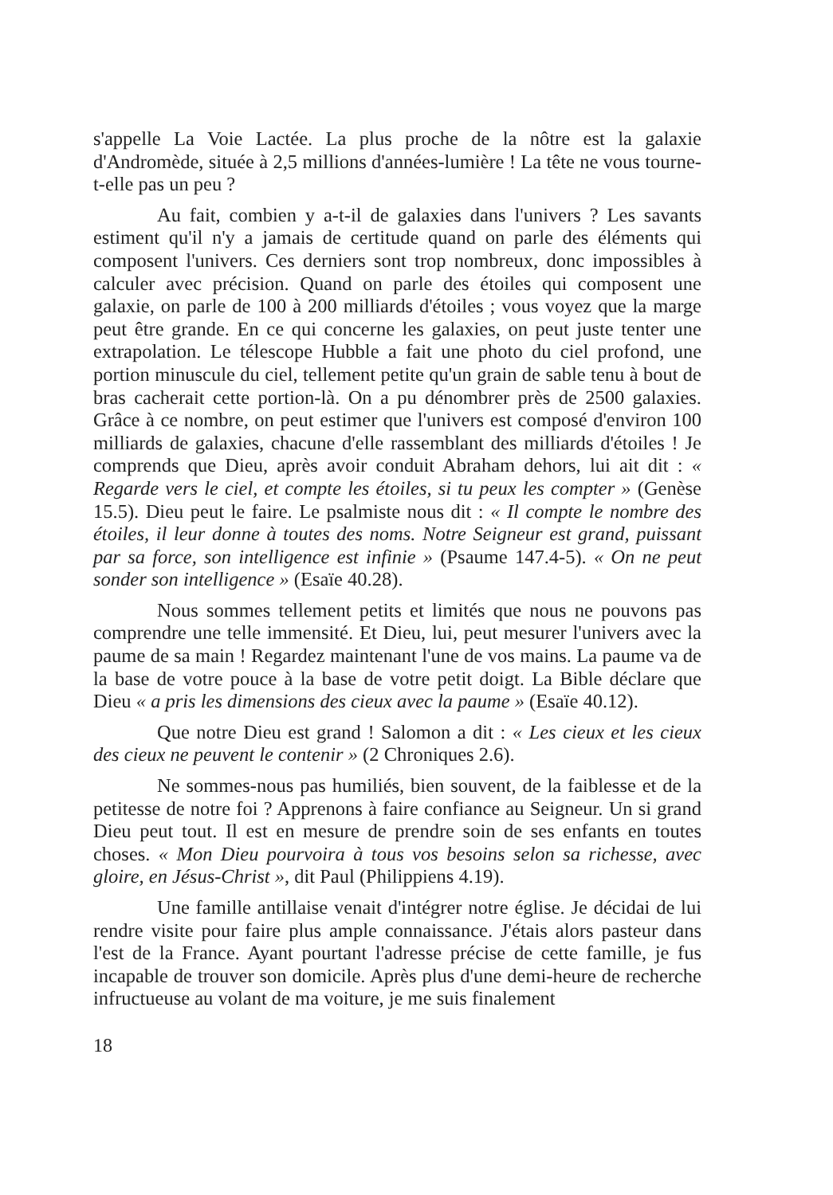s'appelle La Voie Lactée. La plus proche de la nôtre est la galaxie d'Andromède, située à 2,5 millions d'années-lumière ! La tête ne vous tourne-t-elle pas un peu ?
Au fait, combien y a-t-il de galaxies dans l'univers ? Les savants estiment qu'il n'y a jamais de certitude quand on parle des éléments qui composent l'univers. Ces derniers sont trop nombreux, donc impossibles à calculer avec précision. Quand on parle des étoiles qui composent une galaxie, on parle de 100 à 200 milliards d'étoiles ; vous voyez que la marge peut être grande. En ce qui concerne les galaxies, on peut juste tenter une extrapolation. Le télescope Hubble a fait une photo du ciel profond, une portion minuscule du ciel, tellement petite qu'un grain de sable tenu à bout de bras cacherait cette portion-là. On a pu dénombrer près de 2500 galaxies. Grâce à ce nombre, on peut estimer que l'univers est composé d'environ 100 milliards de galaxies, chacune d'elle rassemblant des milliards d'étoiles ! Je comprends que Dieu, après avoir conduit Abraham dehors, lui ait dit : « Regarde vers le ciel, et compte les étoiles, si tu peux les compter » (Genèse 15.5). Dieu peut le faire. Le psalmiste nous dit : « Il compte le nombre des étoiles, il leur donne à toutes des noms. Notre Seigneur est grand, puissant par sa force, son intelligence est infinie » (Psaume 147.4-5). « On ne peut sonder son intelligence » (Esaïe 40.28).
Nous sommes tellement petits et limités que nous ne pouvons pas comprendre une telle immensité. Et Dieu, lui, peut mesurer l'univers avec la paume de sa main ! Regardez maintenant l'une de vos mains. La paume va de la base de votre pouce à la base de votre petit doigt. La Bible déclare que Dieu « a pris les dimensions des cieux avec la paume » (Esaïe 40.12).
Que notre Dieu est grand ! Salomon a dit : « Les cieux et les cieux des cieux ne peuvent le contenir » (2 Chroniques 2.6).
Ne sommes-nous pas humiliés, bien souvent, de la faiblesse et de la petitesse de notre foi ? Apprenons à faire confiance au Seigneur. Un si grand Dieu peut tout. Il est en mesure de prendre soin de ses enfants en toutes choses. « Mon Dieu pourvoira à tous vos besoins selon sa richesse, avec gloire, en Jésus-Christ », dit Paul (Philippiens 4.19).
Une famille antillaise venait d'intégrer notre église. Je décidai de lui rendre visite pour faire plus ample connaissance. J'étais alors pasteur dans l'est de la France. Ayant pourtant l'adresse précise de cette famille, je fus incapable de trouver son domicile. Après plus d'une demi-heure de recherche infructueuse au volant de ma voiture, je me suis finalement
18